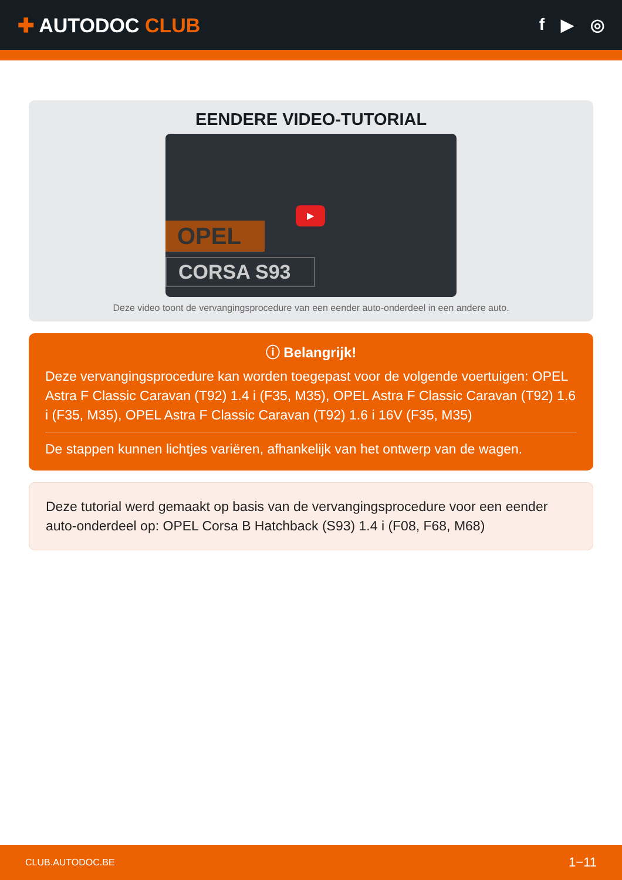✚ AUTODOC CLUB
f ▶ ◎
EENDERE VIDEO-TUTORIAL
OPEL
CORSA S93
▶
Deze video toont de vervangingsprocedure van een eender auto-onderdeel in een andere auto.
ⓘ Belangrijk!
Deze vervangingsprocedure kan worden toegepast voor de volgende voertuigen: OPEL Astra F Classic Caravan (T92) 1.4 i (F35, M35), OPEL Astra F Classic Caravan (T92) 1.6 i (F35, M35), OPEL Astra F Classic Caravan (T92) 1.6 i 16V (F35, M35)
De stappen kunnen lichtjes variëren, afhankelijk van het ontwerp van de wagen.
Deze tutorial werd gemaakt op basis van de vervangingsprocedure voor een eender auto-onderdeel op: OPEL Corsa B Hatchback (S93) 1.4 i (F08, F68, M68)
CLUB.AUTODOC.BE 1−11